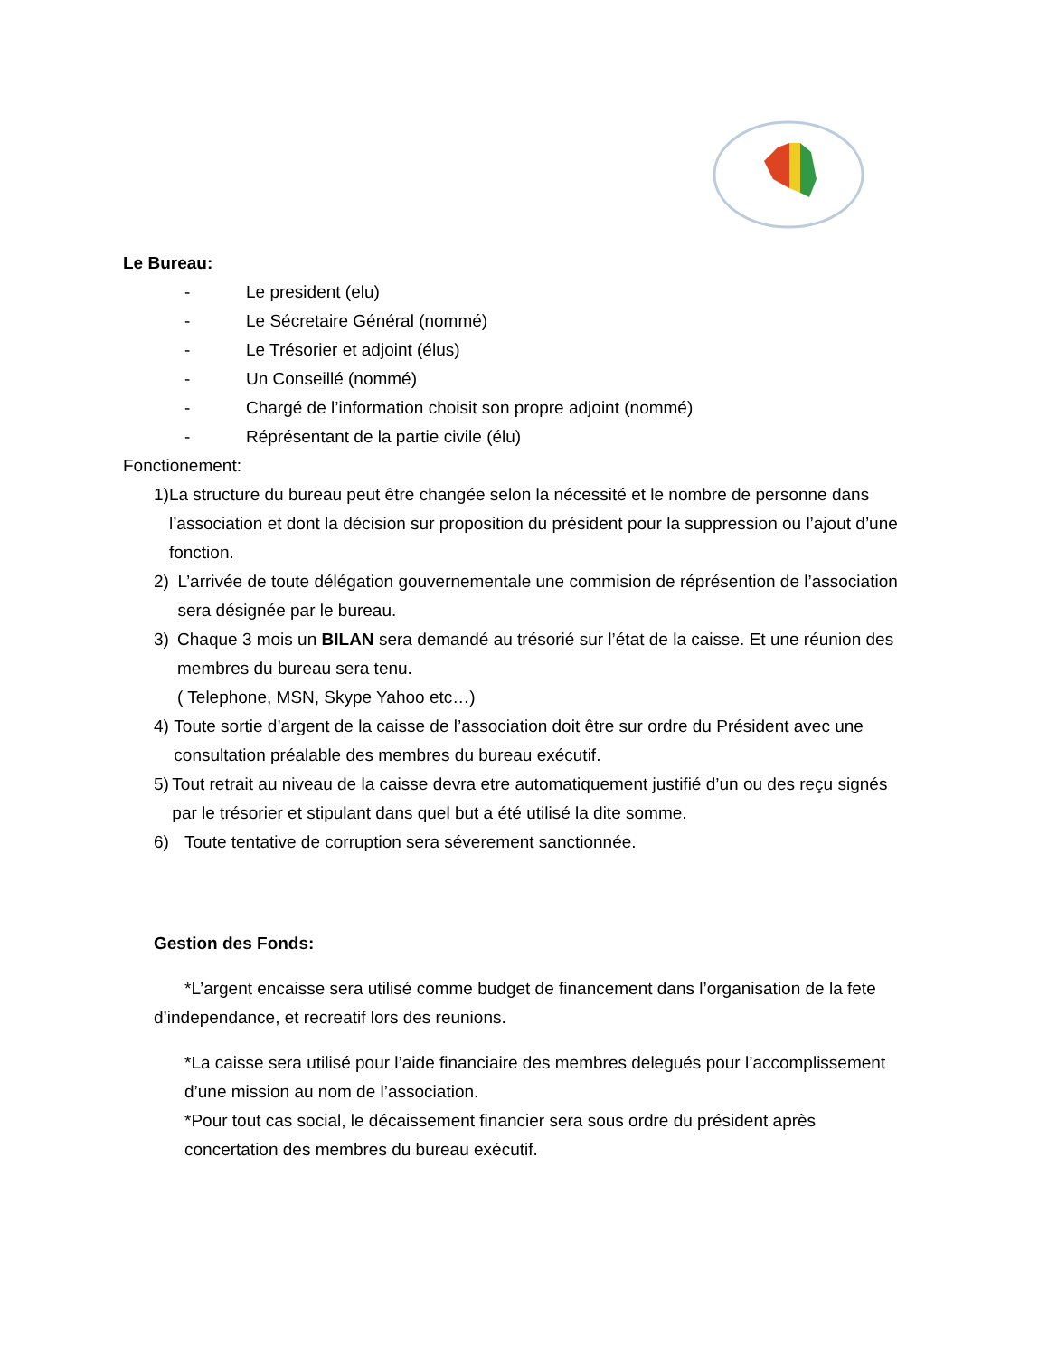Le Bureau:
- Le president (elu)
- Le Sécretaire Général (nommé)
- Le Trésorier et adjoint (élus)
- Un Conseillé (nommé)
- Chargé de l’information choisit son propre adjoint (nommé)
- Réprésentant de la partie civile (élu)
Fonctionement:
1) La structure du bureau peut être changée selon la nécessité et le nombre de personne dans l’association et dont la décision sur proposition du président pour la suppression ou l’ajout d’une fonction.
2) L’arrivée de toute délégation gouvernementale une commision de réprésention de l’association sera désignée par le bureau.
3) Chaque 3 mois un BILAN sera demandé au trésorié sur l’état de la caisse. Et une réunion des membres du bureau sera tenu.
( Telephone, MSN, Skype Yahoo etc…)
4) Toute sortie d’argent de la caisse de l’association doit être sur ordre du Président avec une consultation préalable des membres du bureau exécutif.
5) Tout retrait au niveau de la caisse devra etre automatiquement justifié d’un ou des reçu signés par le trésorier et stipulant dans quel but a été utilisé la dite somme.
6) Toute tentative de corruption sera séverement sanctionnée.
Gestion des Fonds:
*L’argent encaisse sera utilisé comme budget de financement dans l’organisation de la fete d’independance, et recreatif lors des reunions.
*La caisse sera utilisé pour l’aide financiaire des membres delegués pour l’accomplissement d’une mission au nom de l’association.
*Pour tout cas social, le décaissement financier sera sous ordre du président après concertation des membres du bureau exécutif.